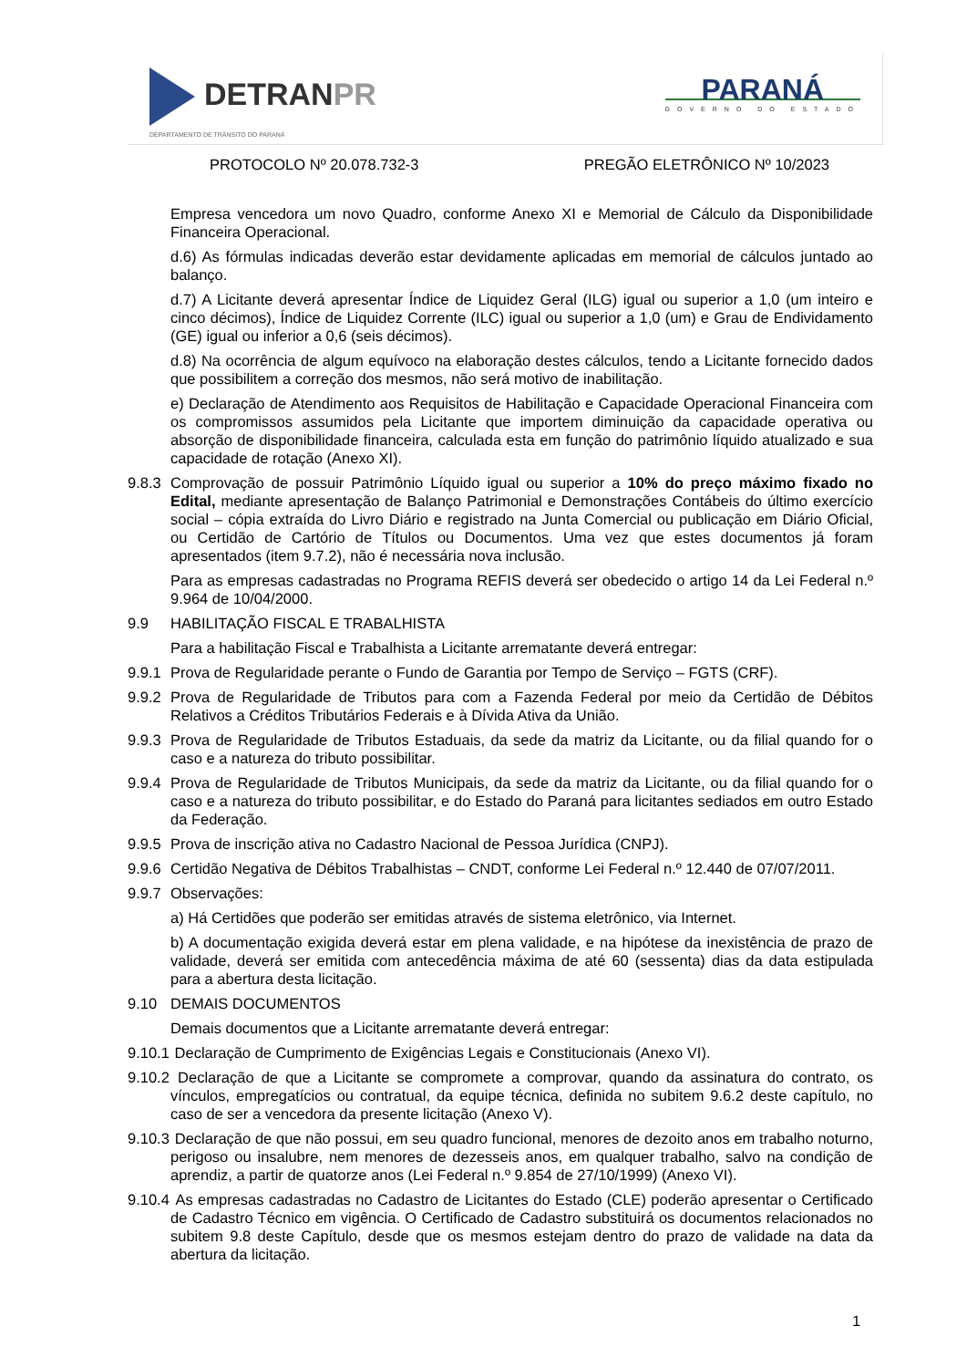DETRANPR
DEPARTAMENTO DE TRÂNSITO DO PARANÁ
PARANÁ
GOVERNO DO ESTADO
PROTOCOLO Nº 20.078.732-3 PREGÃO ELETRÔNICO Nº 10/2023
Empresa vencedora um novo Quadro, conforme Anexo XI e Memorial de Cálculo da Disponibilidade Financeira Operacional.
d.6) As fórmulas indicadas deverão estar devidamente aplicadas em memorial de cálculos juntado ao balanço.
d.7) A Licitante deverá apresentar Índice de Liquidez Geral (ILG) igual ou superior a 1,0 (um inteiro e cinco décimos), Índice de Liquidez Corrente (ILC) igual ou superior a 1,0 (um) e Grau de Endividamento (GE) igual ou inferior a 0,6 (seis décimos).
d.8) Na ocorrência de algum equívoco na elaboração destes cálculos, tendo a Licitante fornecido dados que possibilitem a correção dos mesmos, não será motivo de inabilitação.
e) Declaração de Atendimento aos Requisitos de Habilitação e Capacidade Operacional Financeira com os compromissos assumidos pela Licitante que importem diminuição da capacidade operativa ou absorção de disponibilidade financeira, calculada esta em função do patrimônio líquido atualizado e sua capacidade de rotação (Anexo XI).
9.8.3
Comprovação de possuir Patrimônio Líquido igual ou superior a 10% do preço máximo fixado no Edital, mediante apresentação de Balanço Patrimonial e Demonstrações Contábeis do último exercício social – cópia extraída do Livro Diário e registrado na Junta Comercial ou publicação em Diário Oficial, ou Certidão de Cartório de Títulos ou Documentos. Uma vez que estes documentos já foram apresentados (item 9.7.2), não é necessária nova inclusão.
Para as empresas cadastradas no Programa REFIS deverá ser obedecido o artigo 14 da Lei Federal n.º 9.964 de 10/04/2000.
9.9 HABILITAÇÃO FISCAL E TRABALHISTA
Para a habilitação Fiscal e Trabalhista a Licitante arrematante deverá entregar:
9.9.1
Prova de Regularidade perante o Fundo de Garantia por Tempo de Serviço – FGTS (CRF).
9.9.2
Prova de Regularidade de Tributos para com a Fazenda Federal por meio da Certidão de Débitos Relativos a Créditos Tributários Federais e à Dívida Ativa da União.
9.9.3
Prova de Regularidade de Tributos Estaduais, da sede da matriz da Licitante, ou da filial quando for o caso e a natureza do tributo possibilitar.
9.9.4
Prova de Regularidade de Tributos Municipais, da sede da matriz da Licitante, ou da filial quando for o caso e a natureza do tributo possibilitar, e do Estado do Paraná para licitantes sediados em outro Estado da Federação.
9.9.5
Prova de inscrição ativa no Cadastro Nacional de Pessoa Jurídica (CNPJ).
9.9.6
Certidão Negativa de Débitos Trabalhistas – CNDT, conforme Lei Federal n.º 12.440 de 07/07/2011.
9.9.7
Observações:
a) Há Certidões que poderão ser emitidas através de sistema eletrônico, via Internet.
b) A documentação exigida deverá estar em plena validade, e na hipótese da inexistência de prazo de validade, deverá ser emitida com antecedência máxima de até 60 (sessenta) dias da data estipulada para a abertura desta licitação.
9.10 DEMAIS DOCUMENTOS
Demais documentos que a Licitante arrematante deverá entregar:
9.10.1
Declaração de Cumprimento de Exigências Legais e Constitucionais (Anexo VI).
9.10.2
Declaração de que a Licitante se compromete a comprovar, quando da assinatura do contrato, os vínculos, empregatícios ou contratual, da equipe técnica, definida no subitem 9.6.2 deste capítulo, no caso de ser a vencedora da presente licitação (Anexo V).
9.10.3
Declaração de que não possui, em seu quadro funcional, menores de dezoito anos em trabalho noturno, perigoso ou insalubre, nem menores de dezesseis anos, em qualquer trabalho, salvo na condição de aprendiz, a partir de quatorze anos (Lei Federal n.º 9.854 de 27/10/1999) (Anexo VI).
9.10.4
As empresas cadastradas no Cadastro de Licitantes do Estado (CLE) poderão apresentar o Certificado de Cadastro Técnico em vigência. O Certificado de Cadastro substituirá os documentos relacionados no subitem 9.8 deste Capítulo, desde que os mesmos estejam dentro do prazo de validade na data da abertura da licitação.
1